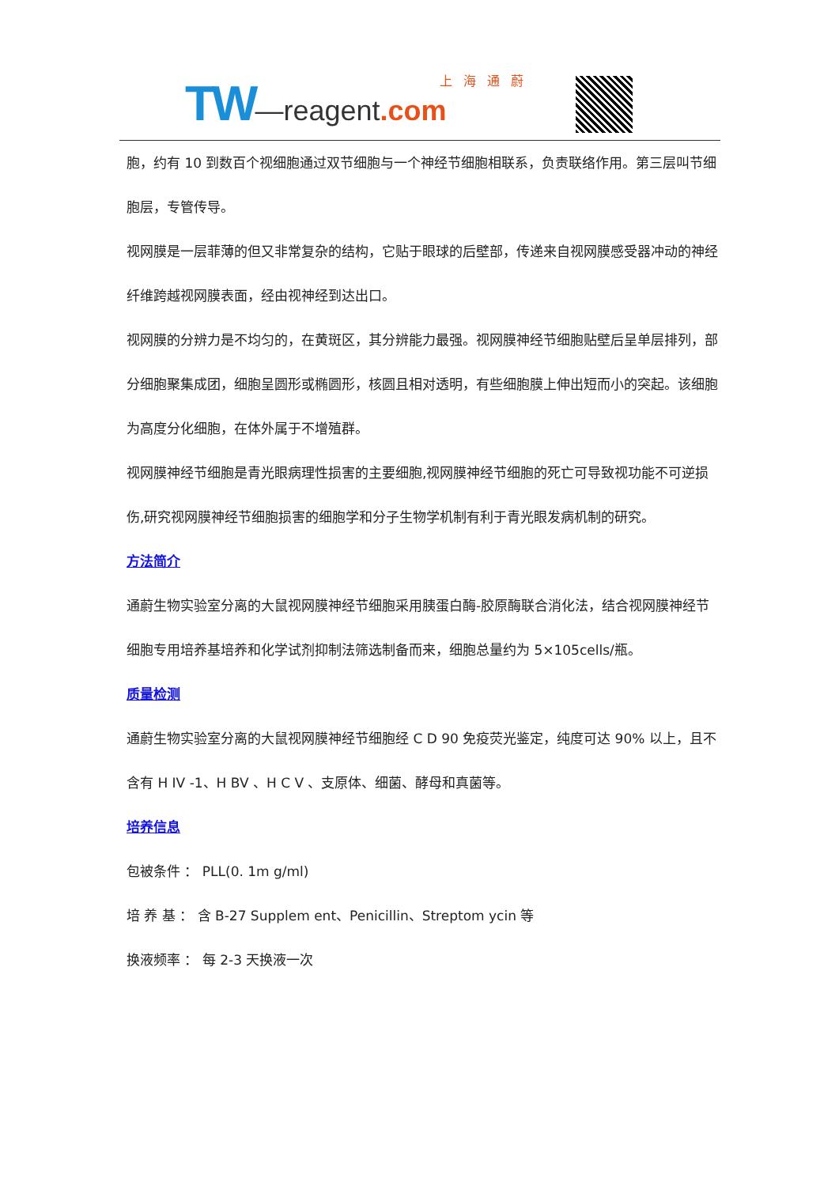TW—reagent.com 上海通蔚
胞，约有 10 到数百个视细胞通过双节细胞与一个神经节细胞相联系，负责联络作用。第三层叫节细胞层，专管传导。
视网膜是一层菲薄的但又非常复杂的结构，它贴于眼球的后壁部，传递来自视网膜感受器冲动的神经纤维跨越视网膜表面，经由视神经到达出口。
视网膜的分辨力是不均匀的，在黄斑区，其分辨能力最强。视网膜神经节细胞贴壁后呈单层排列，部分细胞聚集成团，细胞呈圆形或椭圆形，核圆且相对透明，有些细胞膜上伸出短而小的突起。该细胞为高度分化细胞，在体外属于不增殖群。
视网膜神经节细胞是青光眼病理性损害的主要细胞,视网膜神经节细胞的死亡可导致视功能不可逆损伤,研究视网膜神经节细胞损害的细胞学和分子生物学机制有利于青光眼发病机制的研究。
方法简介
通蔚生物实验室分离的大鼠视网膜神经节细胞采用胰蛋白酶-胶原酶联合消化法，结合视网膜神经节细胞专用培养基培养和化学试剂抑制法筛选制备而来，细胞总量约为 5×105cells/瓶。
质量检测
通蔚生物实验室分离的大鼠视网膜神经节细胞经 C D 90 免疫荧光鉴定，纯度可达 90% 以上，且不含有 H IV -1、H BV 、H C V 、支原体、细菌、酵母和真菌等。
培养信息
包被条件 ： PLL(0. 1m g/ml)
培 养 基 ： 含 B-27 Supplem ent、Penicillin、Streptom ycin 等
换液频率 ： 每 2-3 天换液一次